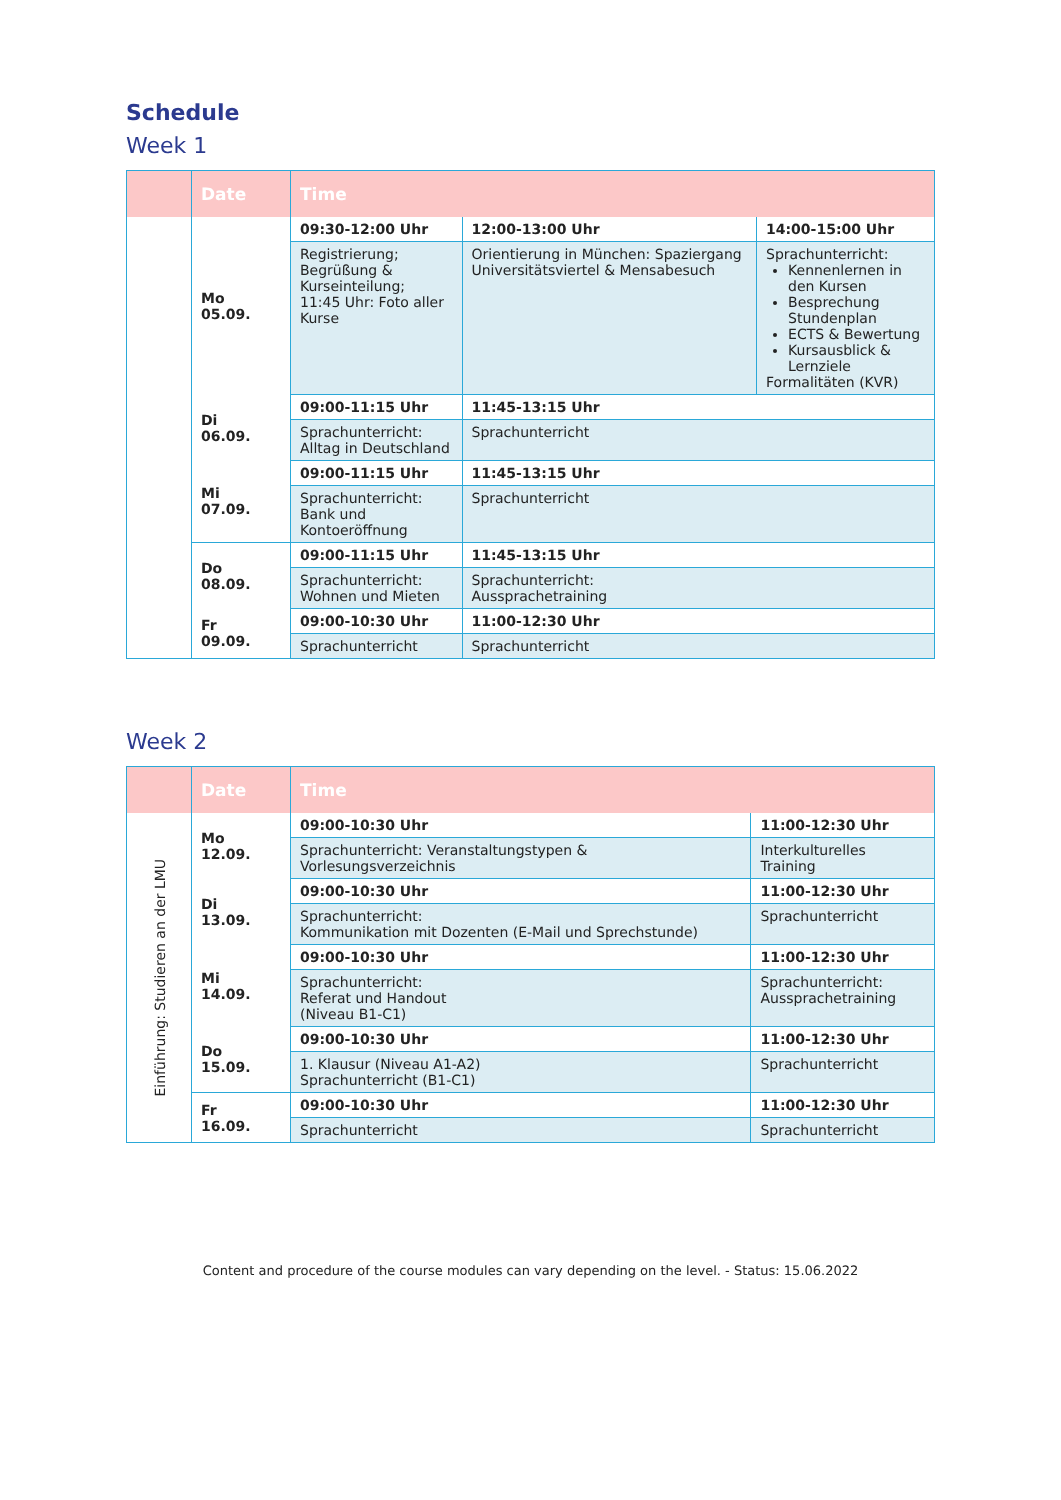Schedule
Week 1
| | Date | Time | | |
| --- | --- | --- | --- | --- |
| | Mo 05.09. | 09:30-12:00 Uhr | 12:00-13:00 Uhr | 14:00-15:00 Uhr |
| | | Registrierung; Begrüßung & Kurseinteilung; 11:45 Uhr: Foto aller Kurse | Orientierung in München: Spaziergang Universitätsviertel & Mensabesuch | Sprachunterricht: Kennenlernen in den Kursen Besprechung Stundenplan ECTS & Bewertung Kursausblick & Lernziele Formalitäten (KVR) |
| | Di 06.09. | 09:00-11:15 Uhr | 11:45-13:15 Uhr | |
| | | Sprachunterricht: Alltag in Deutschland | Sprachunterricht | |
| | Mi 07.09. | 09:00-11:15 Uhr | 11:45-13:15 Uhr | |
| | | Sprachunterricht: Bank und Kontoeröffnung | Sprachunterricht | |
| | Do 08.09. | 09:00-11:15 Uhr | 11:45-13:15 Uhr | |
| | | Sprachunterricht: Wohnen und Mieten | Sprachunterricht: Aussprachetraining | |
| | Fr 09.09. | 09:00-10:30 Uhr | 11:00-12:30 Uhr | |
| | | Sprachunterricht | Sprachunterricht | |
Week 2
| | Date | Time | |
| --- | --- | --- | --- |
| Einführung: Studieren an der LMU | Mo 12.09. | 09:00-10:30 Uhr | 11:00-12:30 Uhr |
| | | Sprachunterricht: Veranstaltungstypen & Vorlesungsverzeichnis | Interkulturelles Training |
| | Di 13.09. | 09:00-10:30 Uhr | 11:00-12:30 Uhr |
| | | Sprachunterricht: Kommunikation mit Dozenten (E-Mail und Sprechstunde) | Sprachunterricht |
| | Mi 14.09. | 09:00-10:30 Uhr | 11:00-12:30 Uhr |
| | | Sprachunterricht: Referat und Handout (Niveau B1-C1) | Sprachunterricht: Aussprachetraining |
| | Do 15.09. | 09:00-10:30 Uhr | 11:00-12:30 Uhr |
| | | 1. Klausur (Niveau A1-A2) Sprachunterricht (B1-C1) | Sprachunterricht |
| | Fr 16.09. | 09:00-10:30 Uhr | 11:00-12:30 Uhr |
| | | Sprachunterricht | Sprachunterricht |
Content and procedure of the course modules can vary depending on the level. - Status: 15.06.2022